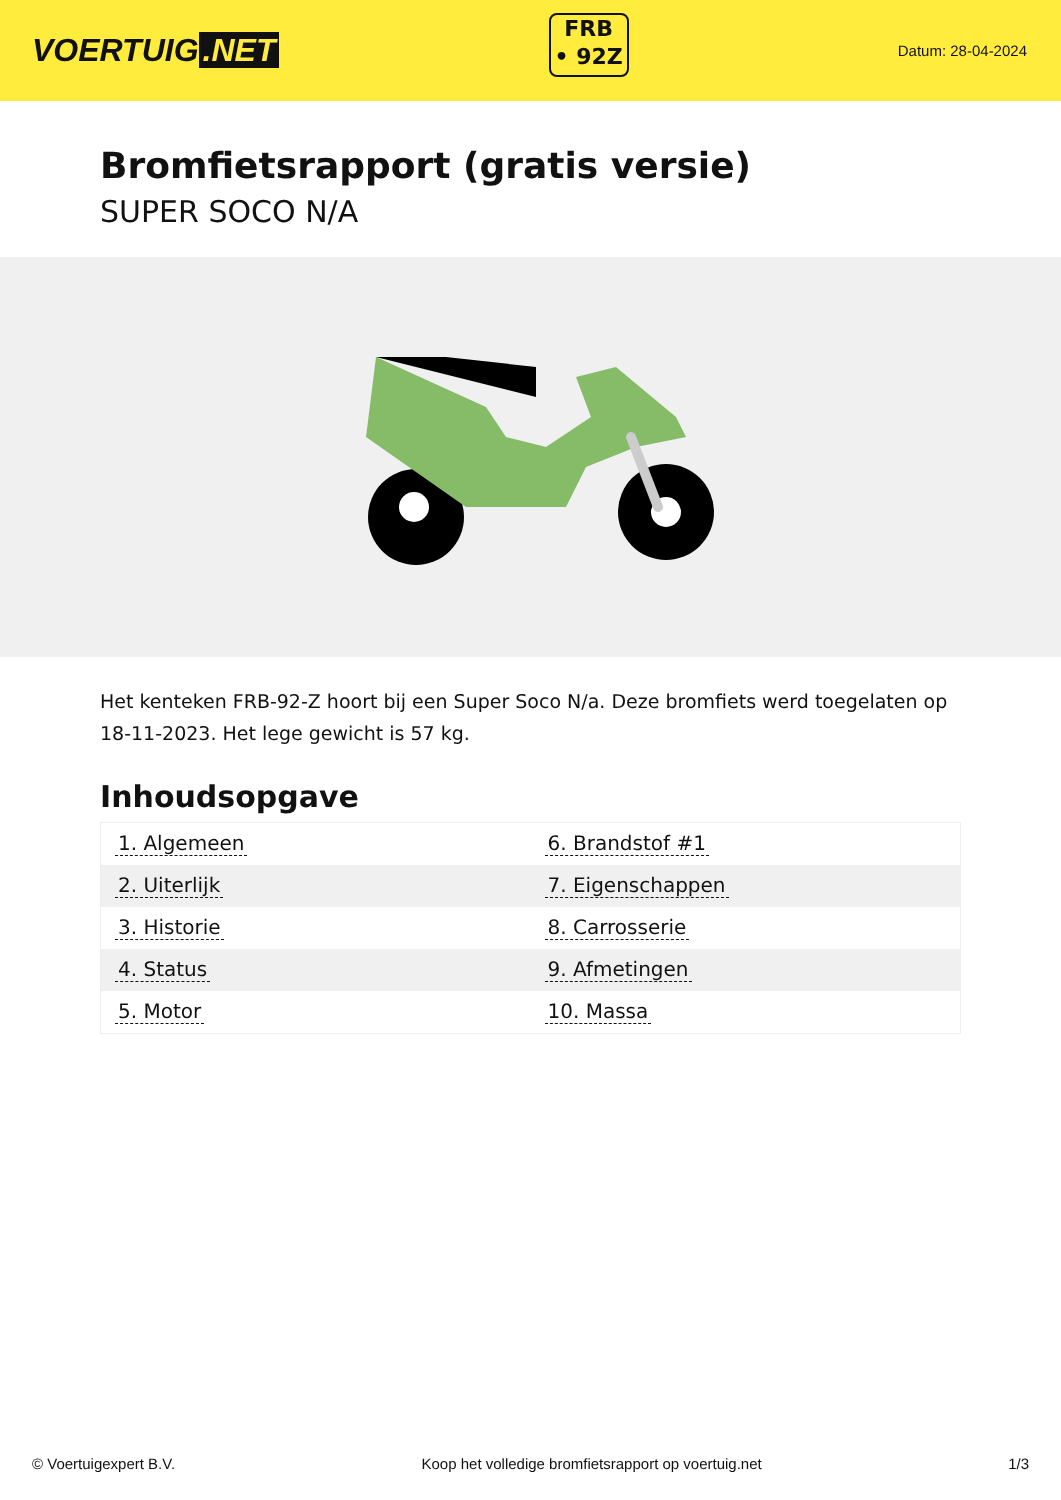VOERTUIG.NET
FRB
• 92Z
Datum: 28-04-2024
Bromfietsrapport (gratis versie)
SUPER SOCO N/A
Het kenteken FRB-92-Z hoort bij een Super Soco N/a. Deze bromfiets werd toegelaten op 18-11-2023. Het lege gewicht is 57 kg.
Inhoudsopgave
| 1. Algemeen | 6. Brandstof #1 |
| 2. Uiterlijk | 7. Eigenschappen |
| 3. Historie | 8. Carrosserie |
| 4. Status | 9. Afmetingen |
| 5. Motor | 10. Massa |
© Voertuigexpert B.V. Koop het volledige bromfietsrapport op voertuig.net 1/3